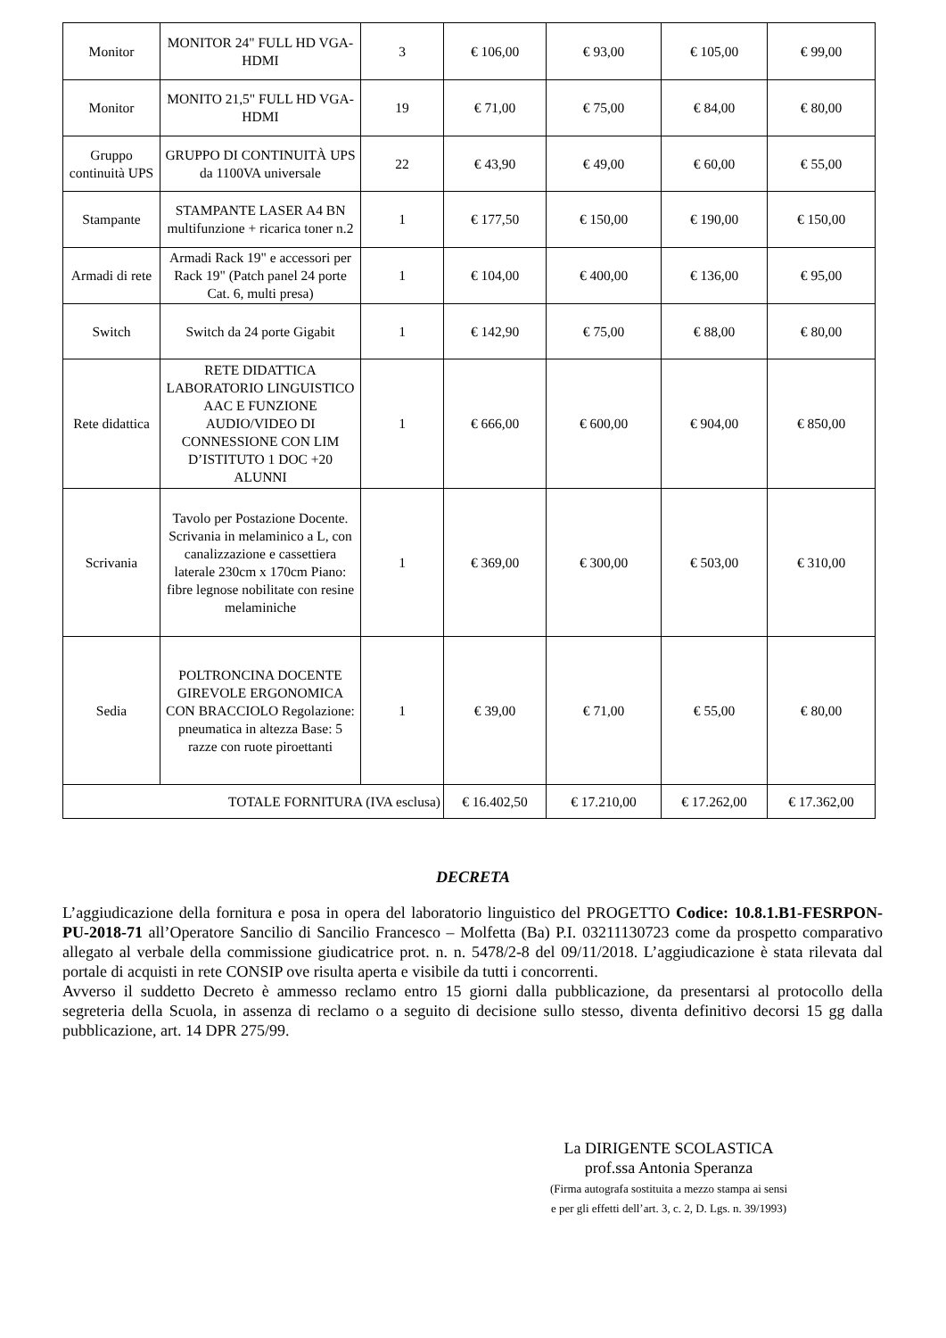| Monitor | MONITOR 24" FULL HD VGA-HDMI | 3 | € 106,00 | € 93,00 | € 105,00 | € 99,00 |
| Monitor | MONITO 21,5" FULL HD VGA-HDMI | 19 | € 71,00 | € 75,00 | € 84,00 | € 80,00 |
| Gruppo continuità UPS | GRUPPO DI CONTINUITÀ UPS da 1100VA universale | 22 | € 43,90 | € 49,00 | € 60,00 | € 55,00 |
| Stampante | STAMPANTE LASER A4 BN multifunzione + ricarica toner n.2 | 1 | € 177,50 | € 150,00 | € 190,00 | € 150,00 |
| Armadi di rete | Armadi Rack 19" e accessori per Rack 19" (Patch panel 24 porte Cat. 6, multi presa) | 1 | € 104,00 | € 400,00 | € 136,00 | € 95,00 |
| Switch | Switch da 24 porte Gigabit | 1 | € 142,90 | € 75,00 | € 88,00 | € 80,00 |
| Rete didattica | RETE DIDATTICA LABORATORIO LINGUISTICO AAC E FUNZIONE AUDIO/VIDEO DI CONNESSIONE CON LIM D’ISTITUTO 1 DOC +20 ALUNNI | 1 | € 666,00 | € 600,00 | € 904,00 | € 850,00 |
| Scrivania | Tavolo per Postazione Docente. Scrivania in melaminico a L, con canalizzazione e cassettiera laterale 230cm x 170cm Piano: fibre legnose nobilitate con resine melaminiche | 1 | € 369,00 | € 300,00 | € 503,00 | € 310,00 |
| Sedia | POLTRONCINA DOCENTE GIREVOLE ERGONOMICA CON BRACCIOLO Regolazione: pneumatica in altezza Base: 5 razze con ruote piroettanti | 1 | € 39,00 | € 71,00 | € 55,00 | € 80,00 |
| TOTALE FORNITURA (IVA esclusa) | | | € 16.402,50 | € 17.210,00 | € 17.262,00 | € 17.362,00 |
DECRETA
L’aggiudicazione della fornitura e posa in opera del laboratorio linguistico del PROGETTO Codice: 10.8.1.B1-FESRPON-PU-2018-71 all’Operatore Sancilio di Sancilio Francesco – Molfetta (Ba) P.I. 03211130723 come da prospetto comparativo allegato al verbale della commissione giudicatrice prot. n. n. 5478/2-8 del 09/11/2018. L’aggiudicazione è stata rilevata dal portale di acquisti in rete CONSIP ove risulta aperta e visibile da tutti i concorrenti.
Avverso il suddetto Decreto è ammesso reclamo entro 15 giorni dalla pubblicazione, da presentarsi al protocollo della segreteria della Scuola, in assenza di reclamo o a seguito di decisione sullo stesso, diventa definitivo decorsi 15 gg dalla pubblicazione, art. 14 DPR 275/99.
La DIRIGENTE SCOLASTICA
prof.ssa Antonia Speranza
(Firma autografa sostituita a mezzo stampa ai sensi
e per gli effetti dell’art. 3, c. 2, D. Lgs. n. 39/1993)